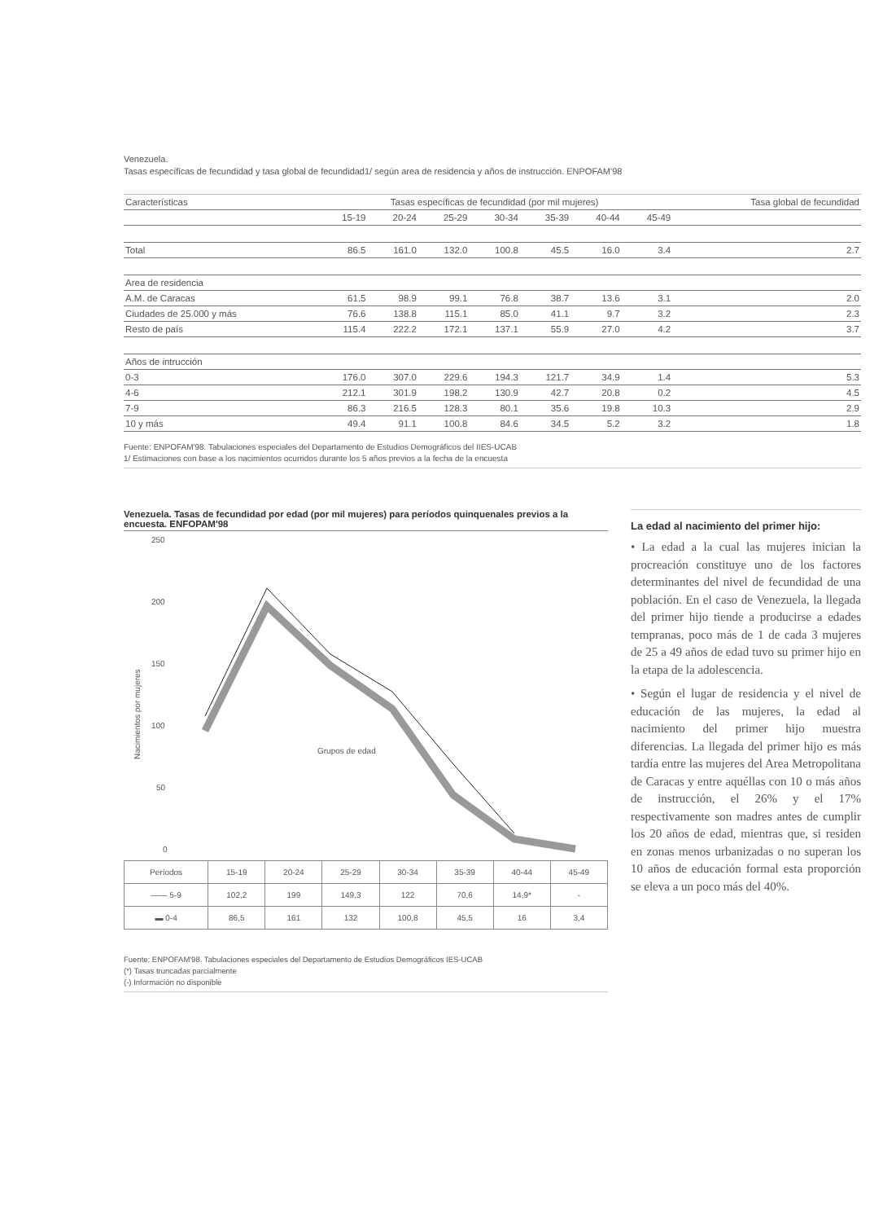Venezuela.
Tasas específicas de fecundidad y tasa global de fecundidad1/ según area de residencia y años de instrucción. ENPOFAM'98
| Características | Tasas específicas de fecundidad (por mil mujeres) | | | | | | | Tasa global de fecundidad |
| --- | --- | --- | --- | --- | --- | --- | --- | --- |
| | 15-19 | 20-24 | 25-29 | 30-34 | 35-39 | 40-44 | 45-49 | |
| Total | 86.5 | 161.0 | 132.0 | 100.8 | 45.5 | 16.0 | 3.4 | 2.7 |
| Area de residencia | | | | | | | | |
| A.M. de Caracas | 61.5 | 98.9 | 99.1 | 76.8 | 38.7 | 13.6 | 3.1 | 2.0 |
| Ciudades de 25.000 y más | 76.6 | 138.8 | 115.1 | 85.0 | 41.1 | 9.7 | 3.2 | 2.3 |
| Resto de país | 115.4 | 222.2 | 172.1 | 137.1 | 55.9 | 27.0 | 4.2 | 3.7 |
| Años de intrucción | | | | | | | | |
| 0-3 | 176.0 | 307.0 | 229.6 | 194.3 | 121.7 | 34.9 | 1.4 | 5.3 |
| 4-6 | 212.1 | 301.9 | 198.2 | 130.9 | 42.7 | 20.8 | 0.2 | 4.5 |
| 7-9 | 86.3 | 216.5 | 128.3 | 80.1 | 35.6 | 19.8 | 10.3 | 2.9 |
| 10 y más | 49.4 | 91.1 | 100.8 | 84.6 | 34.5 | 5.2 | 3.2 | 1.8 |
Fuente: ENPOFAM'98. Tabulaciones especiales del Departamento de Estudios Demográficos del IIES-UCAB
1/ Estimaciones con base a los nacimientos ocurridos durante los 5 años previos a la fecha de la encuesta
Venezuela. Tasas de fecundidad por edad (por mil mujeres) para períodos quinquenales previos a la encuesta. ENFOPAM'98
250
200
150
100
50
0
Nacimientos por mujeres
Grupos de edad
| Períodos | 15-19 | 20-24 | 25-29 | 30-34 | 35-39 | 40-44 | 45-49 |
| —— 5-9 | 102,2 | 199 | 149,3 | 122 | 70,6 | 14,9* | - |
| ▬ 0-4 | 86,5 | 161 | 132 | 100,8 | 45,5 | 16 | 3,4 |
Fuente: ENPOFAM'98. Tabulaciones especiales del Departamento de Estudios Demográficos IES-UCAB
(*) Tasas truncadas parcialmente
(-) Información no disponible
La edad al nacimiento del primer hijo:
• La edad a la cual las mujeres inician la procreación constituye uno de los factores determinantes del nivel de fecundidad de una población. En el caso de Venezuela, la llegada del primer hijo tiende a producirse a edades tempranas, poco más de 1 de cada 3 mujeres de 25 a 49 años de edad tuvo su primer hijo en la etapa de la adolescencia.
• Según el lugar de residencia y el nivel de educación de las mujeres, la edad al nacimiento del primer hijo muestra diferencias. La llegada del primer hijo es más tardía entre las mujeres del Area Metropolitana de Caracas y entre aquéllas con 10 o más años de instrucción, el 26% y el 17% respectivamente son madres antes de cumplir los 20 años de edad, mientras que, si residen en zonas menos urbanizadas o no superan los 10 años de educación formal esta proporción se eleva a un poco más del 40%.